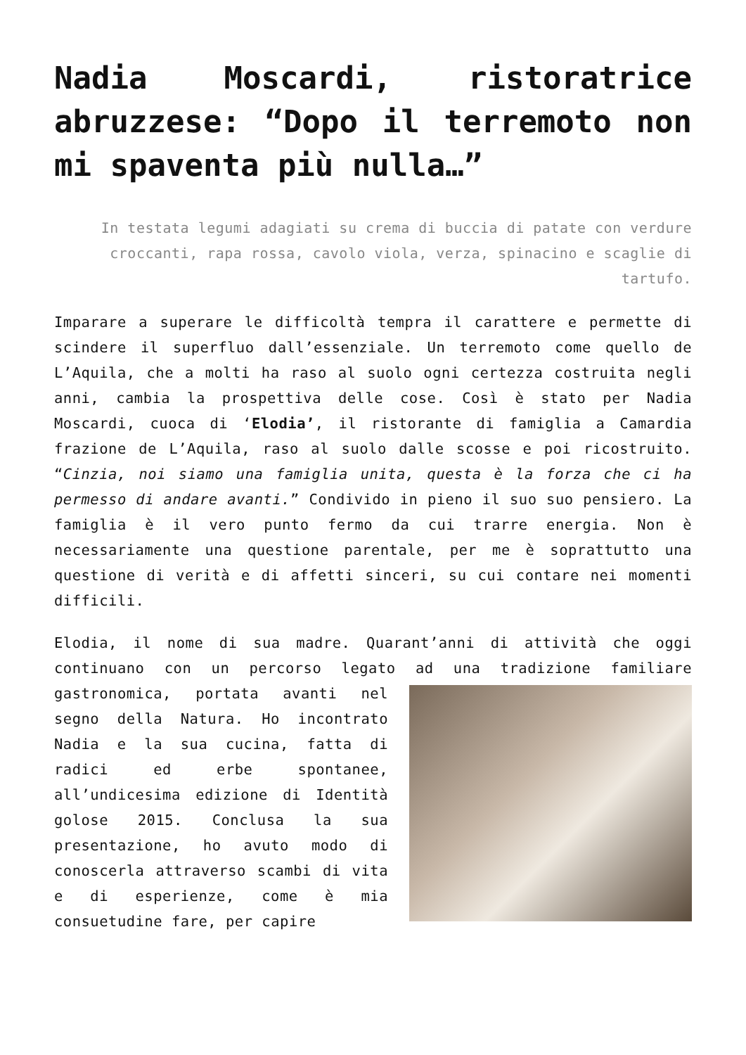Nadia Moscardi, ristoratrice abruzzese: “Dopo il terremoto non mi spaventa più nulla…”
In testata legumi adagiati su crema di buccia di patate con verdure croccanti, rapa rossa, cavolo viola, verza, spinacino e scaglie di tartufo.
Imparare a superare le difficoltà tempra il carattere e permette di scindere il superfluo dall’essenziale. Un terremoto come quello de L’Aquila, che a molti ha raso al suolo ogni certezza costruita negli anni, cambia la prospettiva delle cose. Così è stato per Nadia Moscardi, cuoca di ‘Elodia’, il ristorante di famiglia a Camardia frazione de L’Aquila, raso al suolo dalle scosse e poi ricostruito. “Cinzia, noi siamo una famiglia unita, questa è la forza che ci ha permesso di andare avanti.” Condivido in pieno il suo suo pensiero. La famiglia è il vero punto fermo da cui trarre energia. Non è necessariamente una questione parentale, per me è soprattutto una questione di verità e di affetti sinceri, su cui contare nei momenti difficili.
Elodia, il nome di sua madre. Quarant’anni di attività che oggi continuano con un percorso legato ad una tradizione familiare gastronomica, portata avanti nel segno della Natura. Ho incontrato Nadia e la sua cucina, fatta di radici ed erbe spontanee, all’undicesima edizione di Identità golose 2015. Conclusa la sua presentazione, ho avuto modo di conoscerla attraverso scambi di vita e di esperienze, come è mia consuetudine fare, per capire